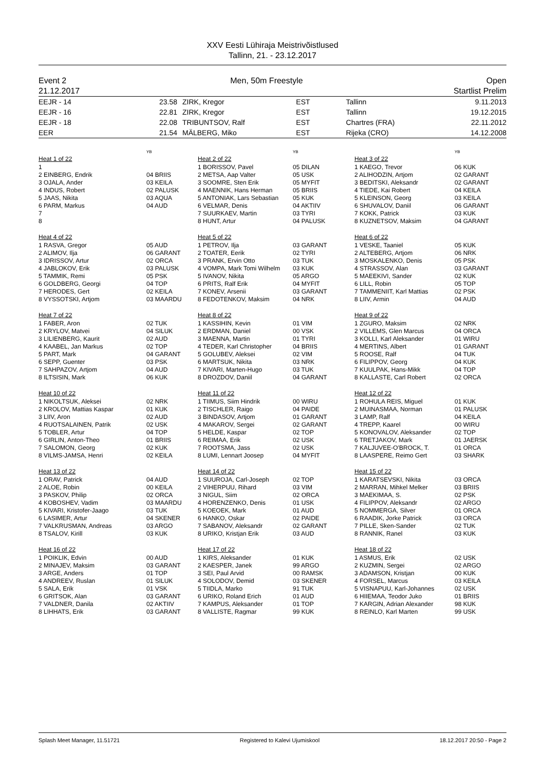XXV Eesti Lühiraja Meistrivõistlused
Tallinn, 21. - 23.12.2017
Event 2
21.12.2017
Men, 50m Freestyle Open
Startlist Prelim
| EEJR - 14 | 23.58 | ZIRK, Kregor | EST | Tallinn | 9.11.2013 |
| EEJR - 16 | 22.81 | ZIRK, Kregor | EST | Tallinn | 19.12.2015 |
| EEJR - 18 | 22.08 | TRIBUNTSOV, Ralf | EST | Chartres (FRA) | 22.11.2012 |
| EER | 21.54 | MÄLBERG, Miko | EST | Rijeka (CRO) | 14.12.2008 |
YB
Heat 1 of 22
| 1 | |
| 2 EINBERG, Endrik | 04 BRIIS |
| 3 OJALA, Ander | 03 KEILA |
| 4 INDUS, Robert | 02 PALUSK |
| 5 JAAS, Nikita | 03 AQUA |
| 6 PARM, Markus | 04 AUD |
| 7 | |
| 8 | |
YB
Heat 2 of 22
| 1 BORISSOV, Pavel | 05 DILAN |
| 2 METSA, Aap Valter | 05 USK |
| 3 SOOMRE, Sten Erik | 05 MYFIT |
| 4 MAENNIK, Hans Herman | 05 BRIIS |
| 5 ANTONIAK, Lars Sebastian | 05 KUK |
| 6 VELMAR, Denis | 04 AKTIIV |
| 7 SUURKAEV, Martin | 03 TYRI |
| 8 HUNT, Artur | 04 PALUSK |
YB
Heat 3 of 22
| 1 KAEGO, Trevor | 06 KUK |
| 2 ALIHODZIN, Artjom | 02 GARANT |
| 3 BEDITSKI, Aleksandr | 02 GARANT |
| 4 TIEDE, Kai Robert | 04 KEILA |
| 5 KLEINSON, Georg | 03 KEILA |
| 6 SHUVALOV, Daniil | 06 GARANT |
| 7 KOKK, Patrick | 03 KUK |
| 8 KUZNETSOV, Maksim | 04 GARANT |
Heat 4 of 22
| 1 RASVA, Gregor | 05 AUD |
| 2 ALIMOV, Ilja | 06 GARANT |
| 3 IDRISSOV, Artur | 02 ORCA |
| 4 JABLOKOV, Erik | 03 PALUSK |
| 5 TAMMIK, Remi | 05 PSK |
| 6 GOLDBERG, Georgi | 04 TOP |
| 7 HERODES, Gert | 02 KEILA |
| 8 VYSSOTSKI, Artjom | 03 MAARDU |
Heat 5 of 22
| 1 PETROV, Ilja | 03 GARANT |
| 2 TOATER, Eerik | 02 TYRI |
| 3 PRANK, Ervin Otto | 03 TUK |
| 4 VOMPA, Mark Tomi Wilhelm | 03 KUK |
| 5 IVANOV, Nikita | 05 ARGO |
| 6 PRITS, Ralf Erik | 04 MYFIT |
| 7 KONEV, Arsenii | 03 GARANT |
| 8 FEDOTENKOV, Maksim | 04 NRK |
Heat 6 of 22
| 1 VESKE, Taaniel | 05 KUK |
| 2 ALTEBERG, Artjom | 06 NRK |
| 3 MOSKALENKO, Denis | 05 PSK |
| 4 STRASSOV, Alan | 03 GARANT |
| 5 MAEEKIVI, Sander | 02 KUK |
| 6 LILL, Robin | 05 TOP |
| 7 TAMMENIIT, Karl Mattias | 02 PSK |
| 8 LIIV, Armin | 04 AUD |
Heat 7 of 22
| 1 FABER, Aron | 02 TUK |
| 2 KRYLOV, Matvei | 04 SILUK |
| 3 LILIENBERG, Kaurit | 02 AUD |
| 4 KAABEL, Jan Markus | 02 TOP |
| 5 PART, Mark | 04 GARANT |
| 6 SEPP, Guenter | 03 PSK |
| 7 SAHPAZOV, Artjom | 04 AUD |
| 8 ILTSISIN, Mark | 06 KUK |
Heat 8 of 22
| 1 KASSIHIN, Kevin | 01 VIM |
| 2 ERDMAN, Daniel | 00 VSK |
| 3 MAENNA, Martin | 01 TYRI |
| 4 TEDER, Karl Christopher | 04 BRIIS |
| 5 GOLUBEV, Aleksei | 02 VIM |
| 6 MARTSUK, Nikita | 03 NRK |
| 7 KIVARI, Marten-Hugo | 03 TUK |
| 8 DROZDOV, Daniil | 04 GARANT |
Heat 9 of 22
| 1 ZGURO, Maksim | 02 NRK |
| 2 VILLEMS, Glen Marcus | 04 ORCA |
| 3 KOLLI, Karl Aleksander | 01 WIRU |
| 4 MERTINS, Albert | 01 GARANT |
| 5 ROOSE, Ralf | 04 TUK |
| 6 FILIPPOV, Georg | 04 KUK |
| 7 KUULPAK, Hans-Mikk | 04 TOP |
| 8 KALLASTE, Carl Robert | 02 ORCA |
Heat 10 of 22
| 1 NIKOLTSUK, Aleksei | 02 NRK |
| 2 KROLOV, Mattias Kaspar | 01 KUK |
| 3 LIIV, Aron | 02 AUD |
| 4 RUOTSALAINEN, Patrik | 02 USK |
| 5 TOBLER, Artur | 04 TOP |
| 6 GIRLIN, Anton-Theo | 01 BRIIS |
| 7 SALOMON, Georg | 02 KUK |
| 8 VILMS-JAMSA, Henri | 02 KEILA |
Heat 11 of 22
| 1 TIIMUS, Siim Hindrik | 00 WIRU |
| 2 TISCHLER, Raigo | 04 PAIDE |
| 3 BINDASOV, Artjom | 01 GARANT |
| 4 MAKAROV, Sergei | 02 GARANT |
| 5 HELDE, Kaspar | 02 TOP |
| 6 REIMAA, Erik | 02 USK |
| 7 ROOTSMA, Jass | 02 USK |
| 8 LUMI, Lennart Joosep | 04 MYFIT |
Heat 12 of 22
| 1 ROHULA REIS, Miguel | 01 KUK |
| 2 MUINASMAA, Norman | 01 PALUSK |
| 3 LAMP, Ralf | 04 KEILA |
| 4 TREPP, Kaarel | 00 WIRU |
| 5 KONOVALOV, Aleksander | 02 TOP |
| 6 TRETJAKOV, Mark | 01 JAERSK |
| 7 KALJUVEE-O'BROCK, T. | 01 ORCA |
| 8 LAASPERE, Reimo Gert | 03 SHARK |
Heat 13 of 22
| 1 ORAV, Patrick | 04 AUD |
| 2 ALOE, Robin | 00 KEILA |
| 3 PASKOV, Philip | 02 ORCA |
| 4 KOBOSHEV, Vadim | 03 MAARDU |
| 5 KIVARI, Kristofer-Jaago | 03 TUK |
| 6 LASIMER, Artur | 04 SKENER |
| 7 VALKRUSMAN, Andreas | 03 ARGO |
| 8 TSALOV, Kirill | 03 KUK |
Heat 14 of 22
| 1 SUUROJA, Carl-Joseph | 02 TOP |
| 2 VIHERPUU, Rihard | 03 VIM |
| 3 NIGUL, Siim | 02 ORCA |
| 4 HORENZENKO, Denis | 01 USK |
| 5 KOEOEK, Mark | 01 AUD |
| 6 HANKO, Oskar | 02 PAIDE |
| 7 SABANOV, Aleksandr | 02 GARANT |
| 8 URIKO, Kristjan Erik | 03 AUD |
Heat 15 of 22
| 1 KARATSEVSKI, Nikita | 03 ORCA |
| 2 MARRAN, Mihkel Melker | 03 BRIIS |
| 3 MAEKIMAA, S. | 02 PSK |
| 4 FILIPPOV, Aleksandr | 02 ARGO |
| 5 NOMMERGA, Silver | 01 ORCA |
| 6 RAADIK, Jorke Patrick | 03 ORCA |
| 7 PILLE, Sken-Sander | 02 TUK |
| 8 RANNIK, Ranel | 03 KUK |
Heat 16 of 22
| 1 POIKLIK, Edvin | 00 AUD |
| 2 MINAJEV, Maksim | 03 GARANT |
| 3 ARGE, Anders | 01 TOP |
| 4 ANDREEV, Ruslan | 01 SILUK |
| 5 SALA, Erik | 01 VSK |
| 6 GRITSOK, Alan | 03 GARANT |
| 7 VALDNER, Danila | 02 AKTIIV |
| 8 LIHHATS, Erik | 03 GARANT |
Heat 17 of 22
| 1 KIRS, Aleksander | 01 KUK |
| 2 KAESPER, Janek | 99 ARGO |
| 3 SEI, Paul Arvid | 00 RAMSK |
| 4 SOLODOV, Demid | 03 SKENER |
| 5 TIIDLA, Marko | 91 TUK |
| 6 URIKO, Roland Erich | 01 AUD |
| 7 KAMPUS, Aleksander | 01 TOP |
| 8 VALLISTE, Ragmar | 99 KUK |
Heat 18 of 22
| 1 ASMUS, Erik | 02 USK |
| 2 KUZMIN, Sergei | 02 ARGO |
| 3 ADAMSON, Kristjan | 00 KUK |
| 4 FORSEL, Marcus | 03 KEILA |
| 5 VISNAPUU, Karl-Johannes | 02 USK |
| 6 HIIEMAA, Teodor Juko | 01 BRIIS |
| 7 KARGIN, Adrian Alexander | 98 KUK |
| 8 REINLO, Karl Marten | 99 USK |
Splash Meet Manager, 11.51721 Registered to Kalevi Ujumiskool 18.12.2017 20:50 - Page 2